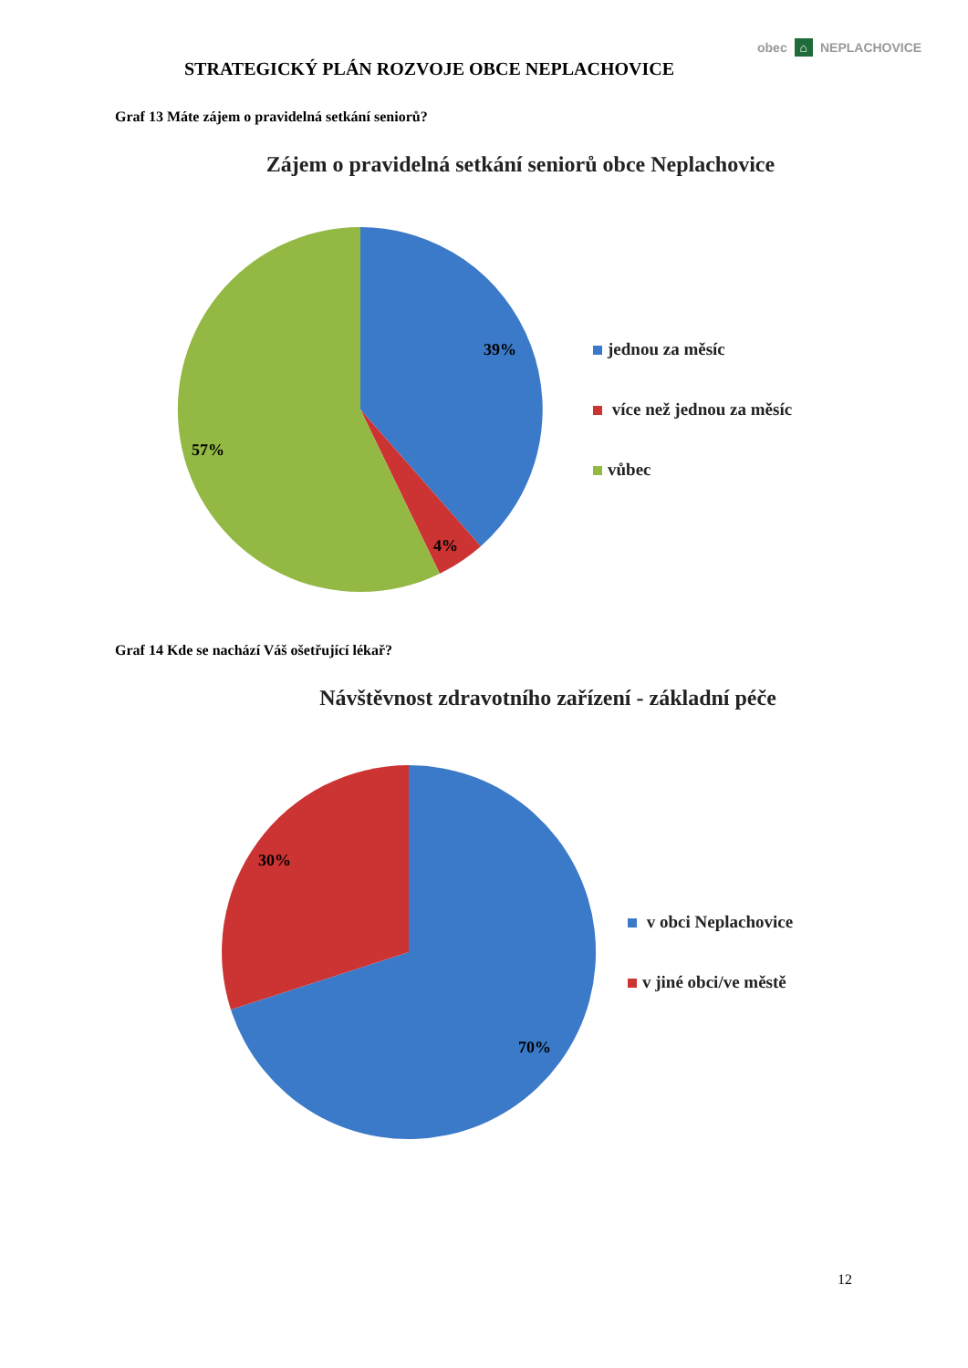obec ⌂ NEPLACHOVICE
STRATEGICKÝ PLÁN ROZVOJE OBCE NEPLACHOVICE
Graf 13 Máte zájem o pravidelná setkání seniorů?
Zájem o pravidelná setkání seniorů obce Neplachovice
39%
4%
57%
jednou za měsíc
více než jednou za měsíc
vůbec
Graf 14 Kde se nachází Váš ošetřující lékař?
Návštěvnost zdravotního zařízení - základní péče
30%
70%
v obci Neplachovice
v jiné obci/ve městě
12